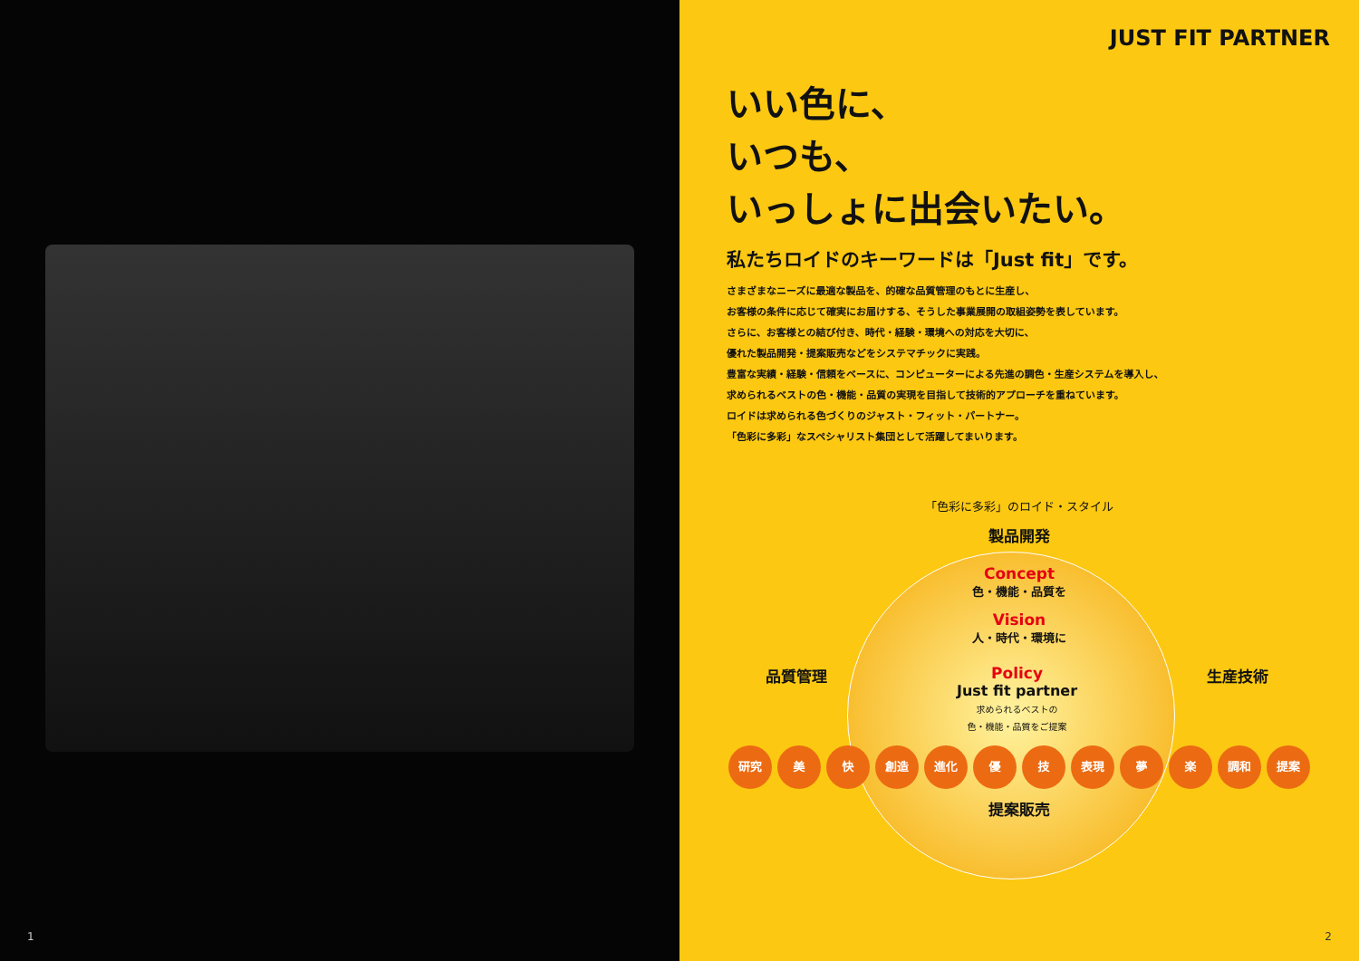1
JUST FIT PARTNER
いい色に、
いつも、
いっしょに出会いたい。
私たちロイドのキーワードは「Just fit」です。
さまざまなニーズに最適な製品を、的確な品質管理のもとに生産し、
お客様の条件に応じて確実にお届けする、そうした事業展開の取組姿勢を表しています。
さらに、お客様との結び付き、時代・経験・環境への対応を大切に、
優れた製品開発・提案販売などをシステマチックに実践。
豊富な実績・経験・信頼をベースに、コンピューターによる先進の調色・生産システムを導入し、
求められるベストの色・機能・品質の実現を目指して技術的アプローチを重ねています。
ロイドは求められる色づくりのジャスト・フィット・パートナー。
「色彩に多彩」なスペシャリスト集団として活躍してまいります。
「色彩に多彩」のロイド・スタイル
製品開発
Concept
色・機能・品質を
Vision
人・時代・環境に
品質管理 Policy
Just fit partner
求められるベストの
色・機能・品質をご提案 生産技術
研究 美 快 創造 進化 優 技 表現 夢 楽 調和 提案
提案販売
2